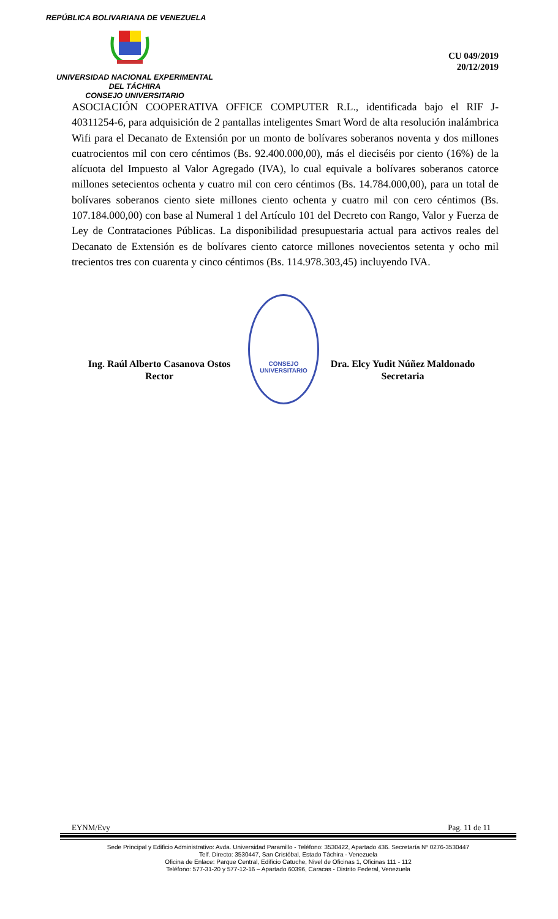REPÚBLICA BOLIVARIANA DE VENEZUELA
UNIVERSIDAD NACIONAL EXPERIMENTAL
DEL TÁCHIRA
CONSEJO UNIVERSITARIO
CU 049/2019
20/12/2019
ASOCIACIÓN COOPERATIVA OFFICE COMPUTER R.L., identificada bajo el RIF J-40311254-6, para adquisición de 2 pantallas inteligentes Smart Word de alta resolución inalámbrica Wifi para el Decanato de Extensión por un monto de bolívares soberanos noventa y dos millones cuatrocientos mil con cero céntimos (Bs. 92.400.000,00), más el dieciséis por ciento (16%) de la alícuota del Impuesto al Valor Agregado (IVA), lo cual equivale a bolívares soberanos catorce millones setecientos ochenta y cuatro mil con cero céntimos (Bs. 14.784.000,00), para un total de bolívares soberanos ciento siete millones ciento ochenta y cuatro mil con cero céntimos (Bs. 107.184.000,00) con base al Numeral 1 del Artículo 101 del Decreto con Rango, Valor y Fuerza de Ley de Contrataciones Públicas. La disponibilidad presupuestaria actual para activos reales del Decanato de Extensión es de bolívares ciento catorce millones novecientos setenta y ocho mil trecientos tres con cuarenta y cinco céntimos (Bs. 114.978.303,45) incluyendo IVA.
CONSEJO
UNIVERSITARIO
Ing. Raúl Alberto Casanova Ostos
Rector
Dra. Elcy Yudit Núñez Maldonado
Secretaria
EYNM/Evy Pag. 11 de 11
Sede Principal y Edificio Administrativo: Avda. Universidad Paramillo - Teléfono: 3530422, Apartado 436. Secretaría Nº 0276-3530447
Telf. Directo: 3530447, San Cristóbal, Estado Táchira - Venezuela
Oficina de Enlace: Parque Central, Edificio Catuche, Nivel de Oficinas 1, Oficinas 111 - 112
Teléfono: 577-31-20 y 577-12-16 – Apartado 60396, Caracas - Distrito Federal, Venezuela